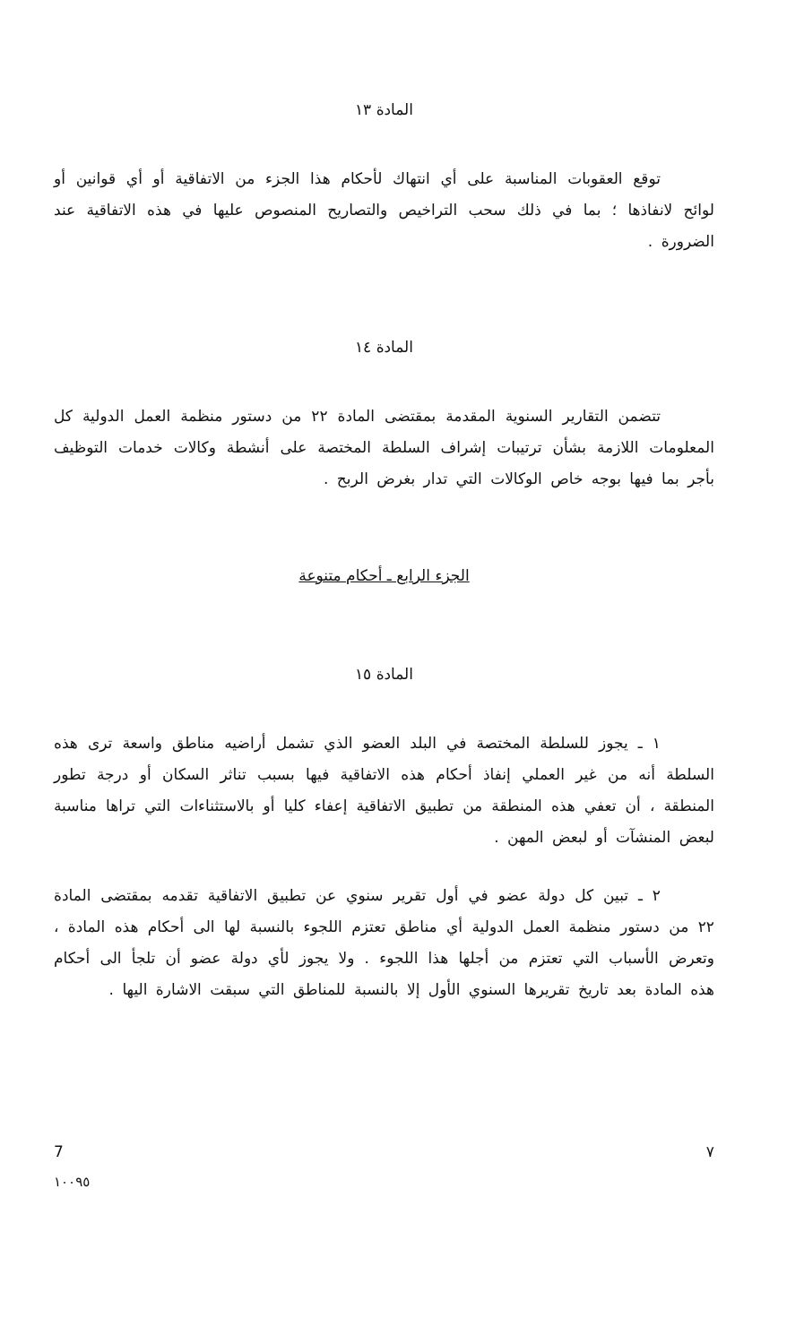المادة ١٣
توقع العقوبات المناسبة على أي انتهاك لأحكام هذا الجزء من الاتفاقية أو أي قوانين أو لوائح لانفاذها ؛ بما في ذلك سحب التراخيص والتصاريح المنصوص عليها في هذه الاتفاقية عند الضرورة .
المادة ١٤
تتضمن التقارير السنوية المقدمة بمقتضى المادة ٢٢ من دستور منظمة العمل الدولية كل المعلومات اللازمة بشأن ترتيبات إشراف السلطة المختصة على أنشطة وكالات خدمات التوظيف بأجر بما فيها بوجه خاص الوكالات التي تدار بغرض الربح .
الجزء الرابع ـ أحكام متنوعة
المادة ١٥
١ ـ يجوز للسلطة المختصة في البلد العضو الذي تشمل أراضيه مناطق واسعة ترى هذه السلطة أنه من غير العملي إنفاذ أحكام هذه الاتفاقية فيها بسبب تناثر السكان أو درجة تطور المنطقة ، أن تعفي هذه المنطقة من تطبيق الاتفاقية إعفاء كليا أو بالاستثناءات التي تراها مناسبة لبعض المنشآت أو لبعض المهن .
٢ ـ تبين كل دولة عضو في أول تقرير سنوي عن تطبيق الاتفاقية تقدمه بمقتضى المادة ٢٢ من دستور منظمة العمل الدولية أي مناطق تعتزم اللجوء بالنسبة لها الى أحكام هذه المادة ، وتعرض الأسباب التي تعتزم من أجلها هذا اللجوء . ولا يجوز لأي دولة عضو أن تلجأ الى أحكام هذه المادة بعد تاريخ تقريرها السنوي الأول إلا بالنسبة للمناطق التي سبقت الاشارة اليها .
7 ٧
١٠٠٩٥